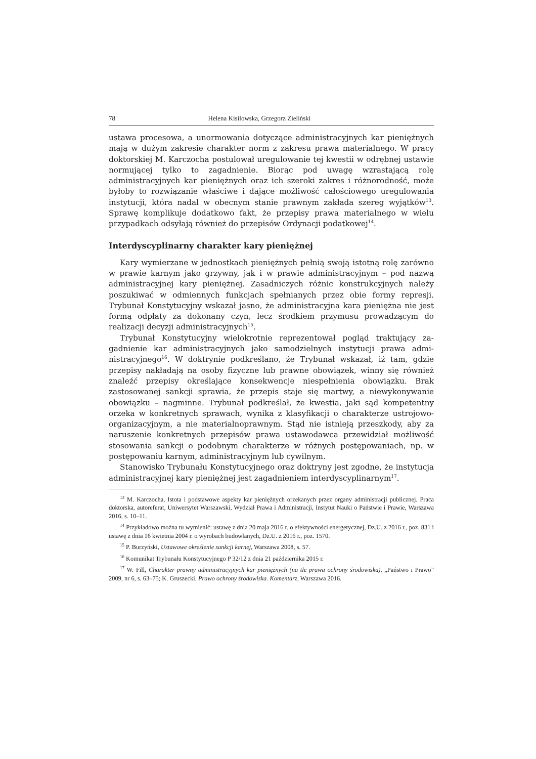78 Helena Kisilowska, Grzegorz Zieliński
ustawa procesowa, a unormowania dotyczące administracyjnych kar pienięż­nych mają w dużym zakresie charakter norm z zakresu prawa materialnego. W pracy doktorskiej M. Karczocha postulował uregulowanie tej kwestii w od­rębnej ustawie normującej tylko to zagadnienie. Biorąc pod uwagę wzrastającą rolę administracyjnych kar pieniężnych oraz ich szeroki zakres i różnorodność, może byłoby to rozwiązanie właściwe i dające możliwość całościowego uregulo­wania instytucji, która nadal w obecnym stanie prawnym zakłada szereg wy­jątków<sup>13</sup>. Sprawę komplikuje dodatkowo fakt, że przepisy prawa materialnego w wielu przypadkach odsyłają również do przepisów Ordynacji podatkowej<sup>14</sup>.
Interdyscyplinarny charakter kary pieniężnej
Kary wymierzane w jednostkach pieniężnych pełnią swoją istotną rolę za­równo w prawie karnym jako grzywny, jak i w prawie administracyjnym – pod nazwą administracyjnej kary pieniężnej. Zasadniczych różnic konstrukcyjnych należy poszukiwać w odmiennych funkcjach spełnianych przez obie formy re­presji. Trybunał Konstytucyjny wskazał jasno, że administracyjna kara pie­niężna nie jest formą odpłaty za dokonany czyn, lecz środkiem przymusu pro­wadzącym do realizacji decyzji administracyjnych<sup>15</sup>.
Trybunał Konstytucyjny wielokrotnie reprezentował pogląd traktujący za­gadnienie kar administracyjnych jako samodzielnych instytucji prawa admi­nistracyjnego<sup>16</sup>. W doktrynie podkreślano, że Trybunał wskazał, iż tam, gdzie przepisy nakładają na osoby fizyczne lub prawne obowiązek, winny się rów­nież znaleźć przepisy określające konsekwencje niespełnienia obowiązku. Brak zastosowanej sankcji sprawia, że przepis staje się martwy, a niewykonywanie obowiązku – nagminne. Trybunał podkreślał, że kwestia, jaki sąd kompetentny orzeka w konkretnych sprawach, wynika z klasyfikacji o charakterze ustrojowo­-organizacyjnym, a nie materialnoprawnym. Stąd nie istnieją przeszkody, aby za naruszenie konkretnych przepisów prawa ustawodawca przewidział możli­wość stosowania sankcji o podobnym charakterze w różnych postępowaniach, np. w postępowaniu karnym, administracyjnym lub cywilnym.
Stanowisko Trybunału Konstytucyjnego oraz doktryny jest zgodne, że instytucja administracyjnej kary pieniężnej jest zagadnieniem interdyscypli­narnym<sup>17</sup>.
<sup>13</sup> M. Karczocha, Istota i podstawowe aspekty kar pieniężnych orzekanych przez organy admi­nistracji publicznej. Praca doktorska, autoreferat, Uniwersytet Warszawski, Wydział Prawa i Ad­ministracji, Instytut Nauki o Państwie i Prawie, Warszawa 2016, s. 10–11.
<sup>14</sup> Przykładowo można tu wymienić: ustawę z dnia 20 maja 2016 r. o efektywności energetycz­nej, Dz.U. z 2016 r., poz. 831 i ustawę z dnia 16 kwietnia 2004 r. o wyrobach budowlanych, Dz.U. z 2016 r., poz. 1570.
<sup>15</sup> P. Burzyński, Ustawowe określenie sankcji karnej, Warszawa 2008, s. 57.
<sup>16</sup> Komunikat Trybunału Konstytucyjnego P 32/12 z dnia 21 października 2015 r.
<sup>17</sup> W. Fill, Charakter prawny administracyjnych kar pieniężnych (na tle prawa ochrony środo­wiska), „Państwo i Prawo” 2009, nr 6, s. 63–75; K. Gruszecki, Prawo ochrony środowiska. Komen­tarz, Warszawa 2016.